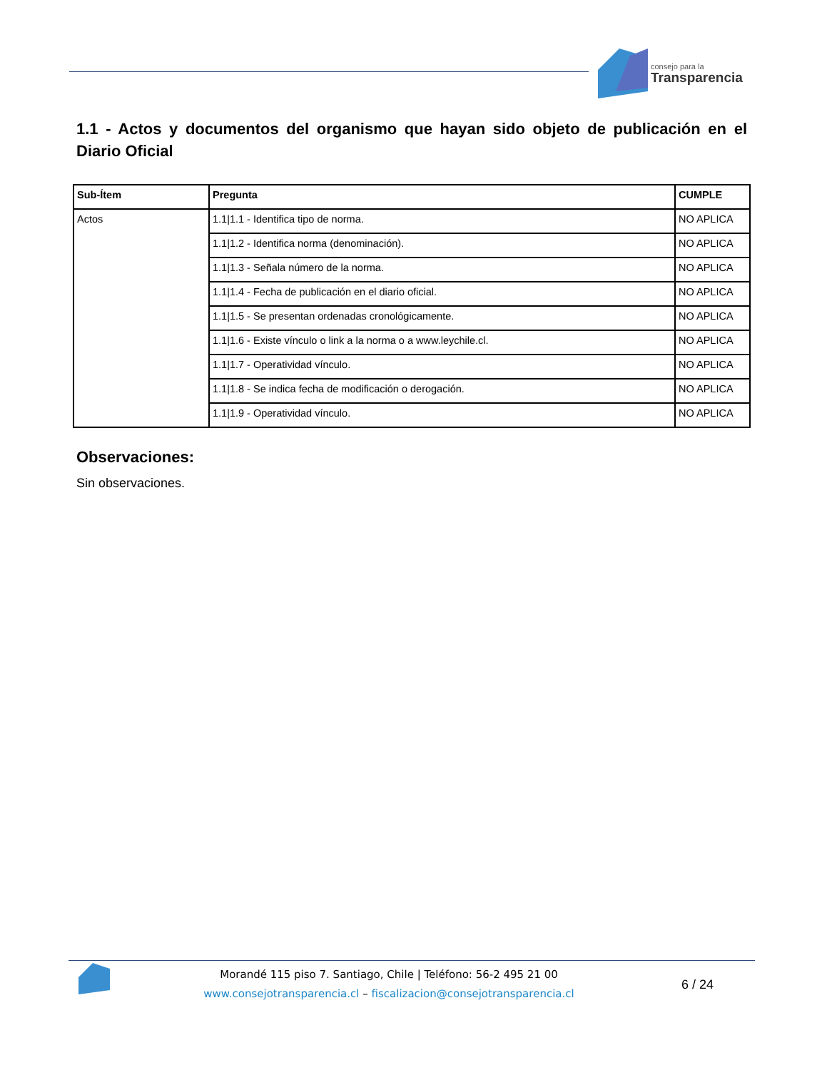consejo para la
Transparencia
1.1 - Actos y documentos del organismo que hayan sido objeto de publicación en el Diario Oficial
| Sub-Ítem | Pregunta | CUMPLE |
| --- | --- | --- |
| Actos | 1.1/1.1 - Identifica tipo de norma. | NO APLICA |
| | 1.1/1.2 - Identifica norma (denominación). | NO APLICA |
| | 1.1/1.3 - Señala número de la norma. | NO APLICA |
| | 1.1/1.4 - Fecha de publicación en el diario oficial. | NO APLICA |
| | 1.1/1.5 - Se presentan ordenadas cronológicamente. | NO APLICA |
| | 1.1/1.6 - Existe vínculo o link a la norma o a www.leychile.cl. | NO APLICA |
| | 1.1/1.7 - Operatividad vínculo. | NO APLICA |
| | 1.1/1.8 - Se indica fecha de modificación o derogación. | NO APLICA |
| | 1.1/1.9 - Operatividad vínculo. | NO APLICA |
Observaciones:
Sin observaciones.
Morandé 115 piso 7. Santiago, Chile | Teléfono: 56-2 495 21 00
www.consejotransparencia.cl – fiscalizacion@consejotransparencia.cl
6 / 24